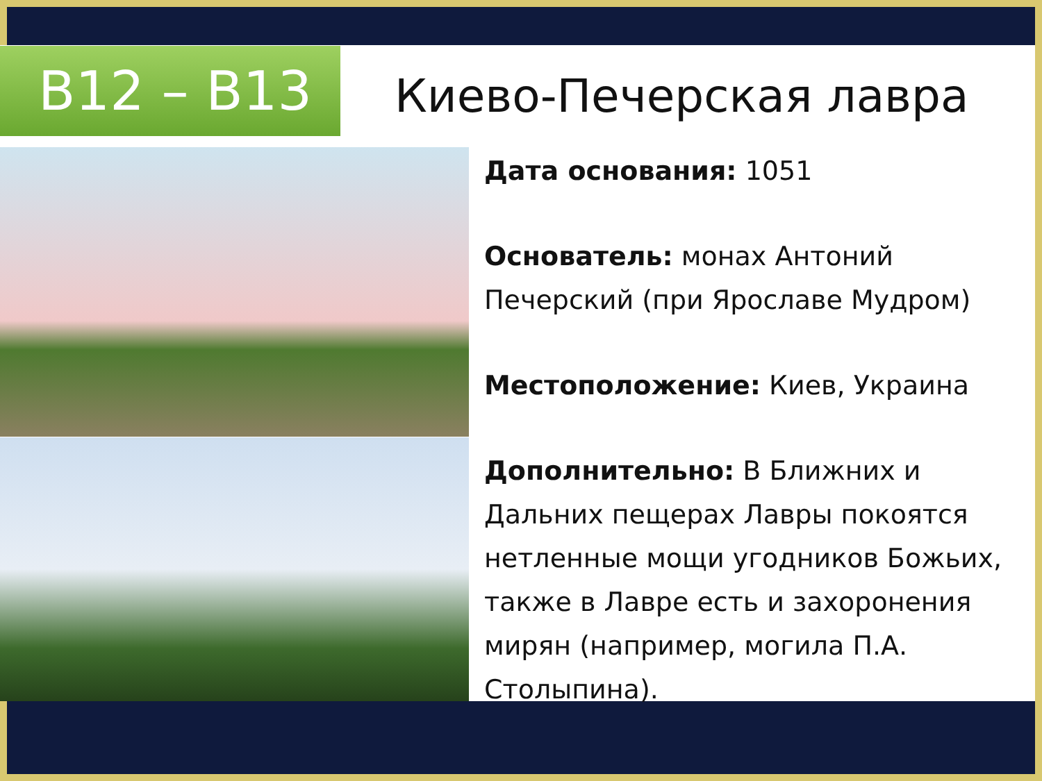B12 – B13 Киево-Печерская лавра
Дата основания: 1051
Основатель: монах Антоний Печерский (при Ярославе Мудром)
Местоположение: Киев, Украина
Дополнительно: В Ближних и Дальних пещерах Лавры покоятся нетленные мощи угодников Божьих, также в Лавре есть и захоронения мирян (например, могила П.А. Столыпина).